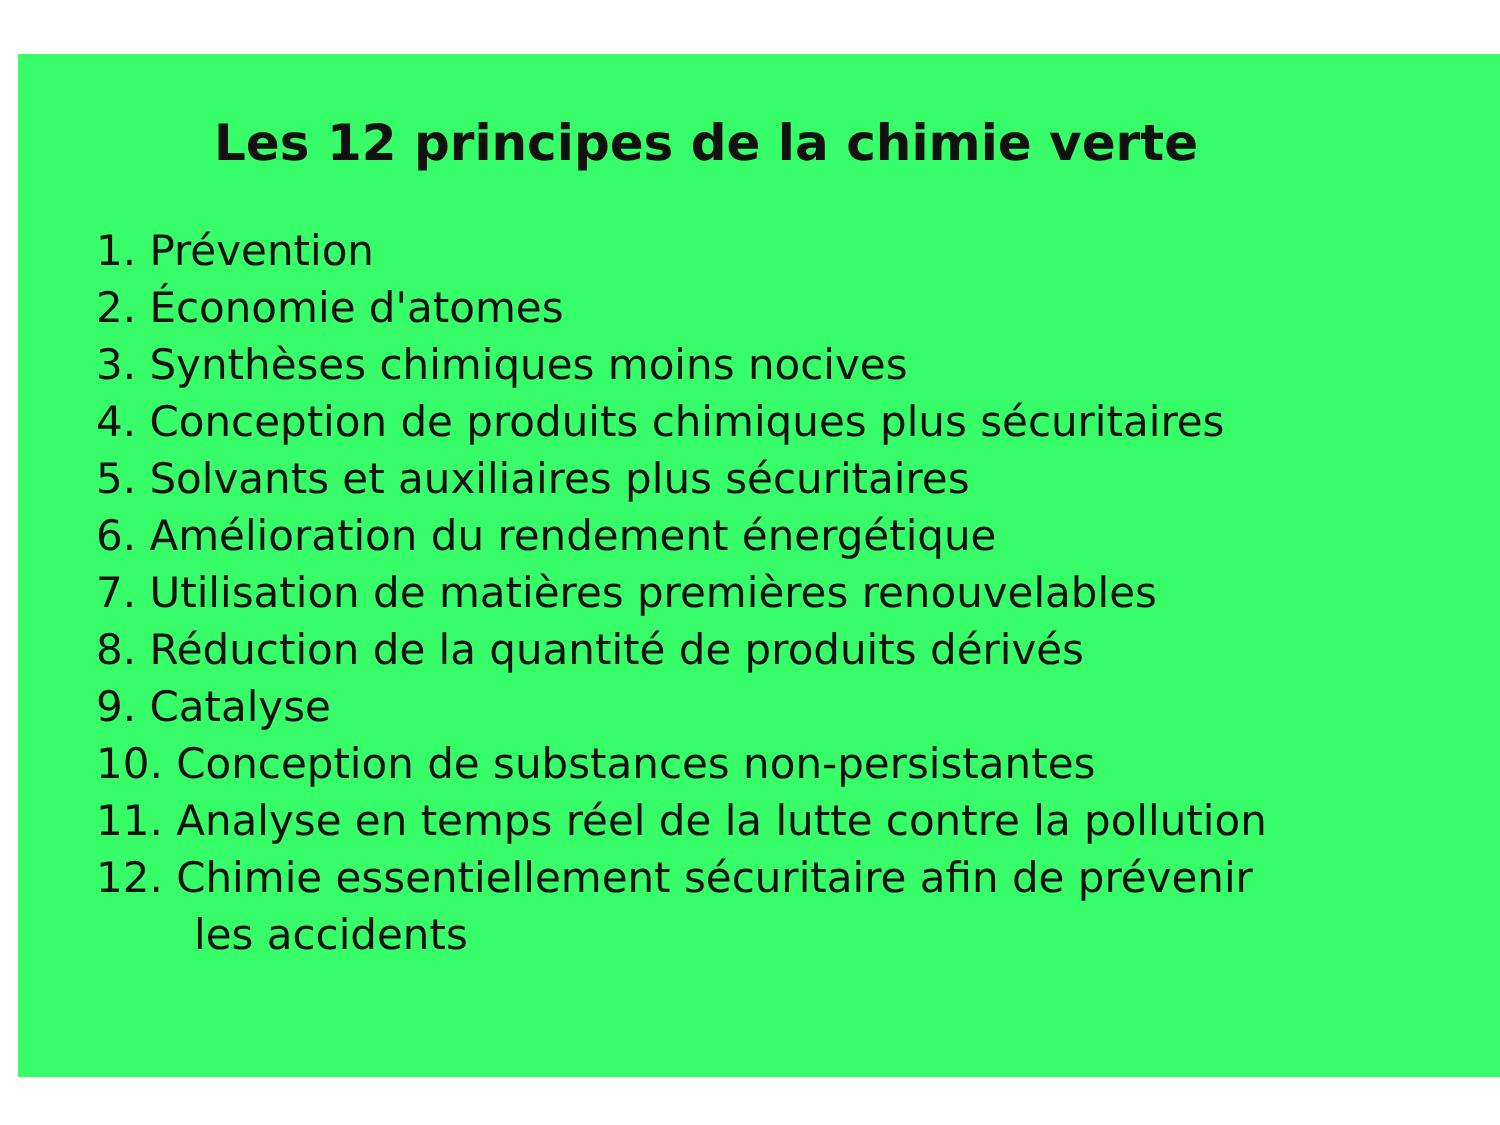Les 12 principes de la chimie verte
1. Prévention
2. Économie d'atomes
3. Synthèses chimiques moins nocives
4. Conception de produits chimiques plus sécuritaires
5. Solvants et auxiliaires plus sécuritaires
6. Amélioration du rendement énergétique
7. Utilisation de matières premières renouvelables
8. Réduction de la quantité de produits dérivés
9. Catalyse
10. Conception de substances non-persistantes
11. Analyse en temps réel de la lutte contre la pollution
12. Chimie essentiellement sécuritaire afin de prévenir
les accidents